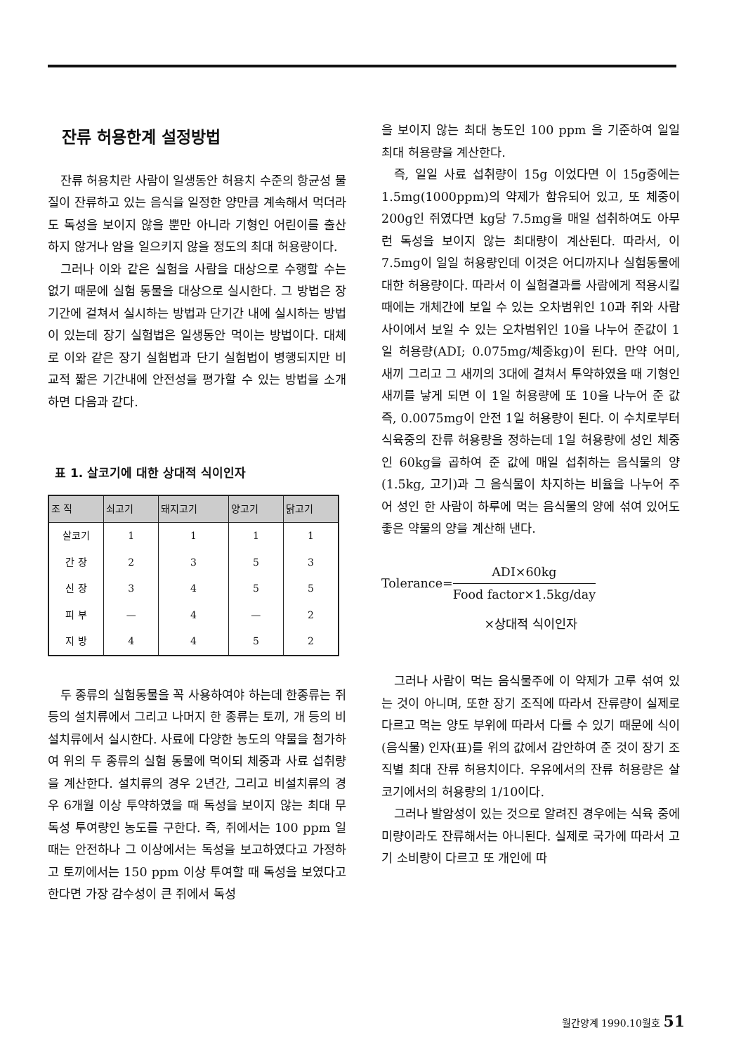잔류 허용한계 설정방법
잔류 허용치란 사람이 일생동안 허용치 수준의 항균성 물질이 잔류하고 있는 음식을 일정한 양만큼 계속해서 먹더라도 독성을 보이지 않을 뿐만 아니라 기형인 어린이를 출산하지 않거나 암을 일으키지 않을 정도의 최대 허용량이다.
그러나 이와 같은 실험을 사람을 대상으로 수행할 수는 없기 때문에 실험 동물을 대상으로 실시한다. 그 방법은 장기간에 걸쳐서 실시하는 방법과 단기간 내에 실시하는 방법이 있는데 장기 실험법은 일생동안 먹이는 방법이다. 대체로 이와 같은 장기 실험법과 단기 실험법이 병행되지만 비교적 짧은 기간내에 안전성을 평가할 수 있는 방법을 소개하면 다음과 같다.
표 1. 살코기에 대한 상대적 식이인자
| 조 직 | 쇠고기 | 돼지고기 | 양고기 | 닭고기 |
| --- | --- | --- | --- | --- |
| 살코기 | 1 | 1 | 1 | 1 |
| 간 장 | 2 | 3 | 5 | 3 |
| 신 장 | 3 | 4 | 5 | 5 |
| 피 부 | — | 4 | — | 2 |
| 지 방 | 4 | 4 | 5 | 2 |
두 종류의 실험동물을 꼭 사용하여야 하는데 한종류는 쥐 등의 설치류에서 그리고 나머지 한 종류는 토끼, 개 등의 비설치류에서 실시한다. 사료에 다양한 농도의 약물을 첨가하여 위의 두 종류의 실험 동물에 먹이되 체중과 사료 섭취량을 계산한다. 설치류의 경우 2년간, 그리고 비설치류의 경우 6개월 이상 투약하였을 때 독성을 보이지 않는 최대 무독성 투여량인 농도를 구한다. 즉, 쥐에서는 100 ppm 일때는 안전하나 그 이상에서는 독성을 보고하였다고 가정하고 토끼에서는 150 ppm 이상 투여할 때 독성을 보였다고 한다면 가장 감수성이 큰 쥐에서 독성
을 보이지 않는 최대 농도인 100 ppm 을 기준하여 일일 최대 허용량을 계산한다.
즉, 일일 사료 섭취량이 15g 이었다면 이 15g중에는 1.5mg(1000ppm)의 약제가 함유되어 있고, 또 체중이 200g인 쥐였다면 kg당 7.5mg을 매일 섭취하여도 아무런 독성을 보이지 않는 최대량이 계산된다. 따라서, 이 7.5mg이 일일 허용량인데 이것은 어디까지나 실험동물에 대한 허용량이다. 따라서 이 실험결과를 사람에게 적용시킬 때에는 개체간에 보일 수 있는 오차범위인 10과 쥐와 사람사이에서 보일 수 있는 오차범위인 10을 나누어 준값이 1일 허용량(ADI; 0.075mg/체중kg)이 된다. 만약 어미, 새끼 그리고 그 새끼의 3대에 걸쳐서 투약하였을 때 기형인 새끼를 낳게 되면 이 1일 허용량에 또 10을 나누어 준 값 즉, 0.0075mg이 안전 1일 허용량이 된다. 이 수치로부터 식육중의 잔류 허용량을 정하는데 1일 허용량에 성인 체중인 60kg을 곱하여 준 값에 매일 섭취하는 음식물의 양(1.5kg, 고기)과 그 음식물이 차지하는 비율을 나누어 주어 성인 한 사람이 하루에 먹는 음식물의 양에 섞여 있어도 좋은 약물의 양을 계산해 낸다.
Tolerance= ADI×60kg Food factor×1.5kg/day
×상대적 식이인자
그러나 사람이 먹는 음식물주에 이 약제가 고루 섞여 있는 것이 아니며, 또한 장기 조직에 따라서 잔류량이 실제로 다르고 먹는 양도 부위에 따라서 다를 수 있기 때문에 식이(음식물) 인자(표)를 위의 값에서 감안하여 준 것이 장기 조직별 최대 잔류 허용치이다. 우유에서의 잔류 허용량은 살코기에서의 허용량의 1/10이다.
그러나 발암성이 있는 것으로 알려진 경우에는 식육 중에 미량이라도 잔류해서는 아니된다. 실제로 국가에 따라서 고기 소비량이 다르고 또 개인에 따
월간양계 1990.10월호 51